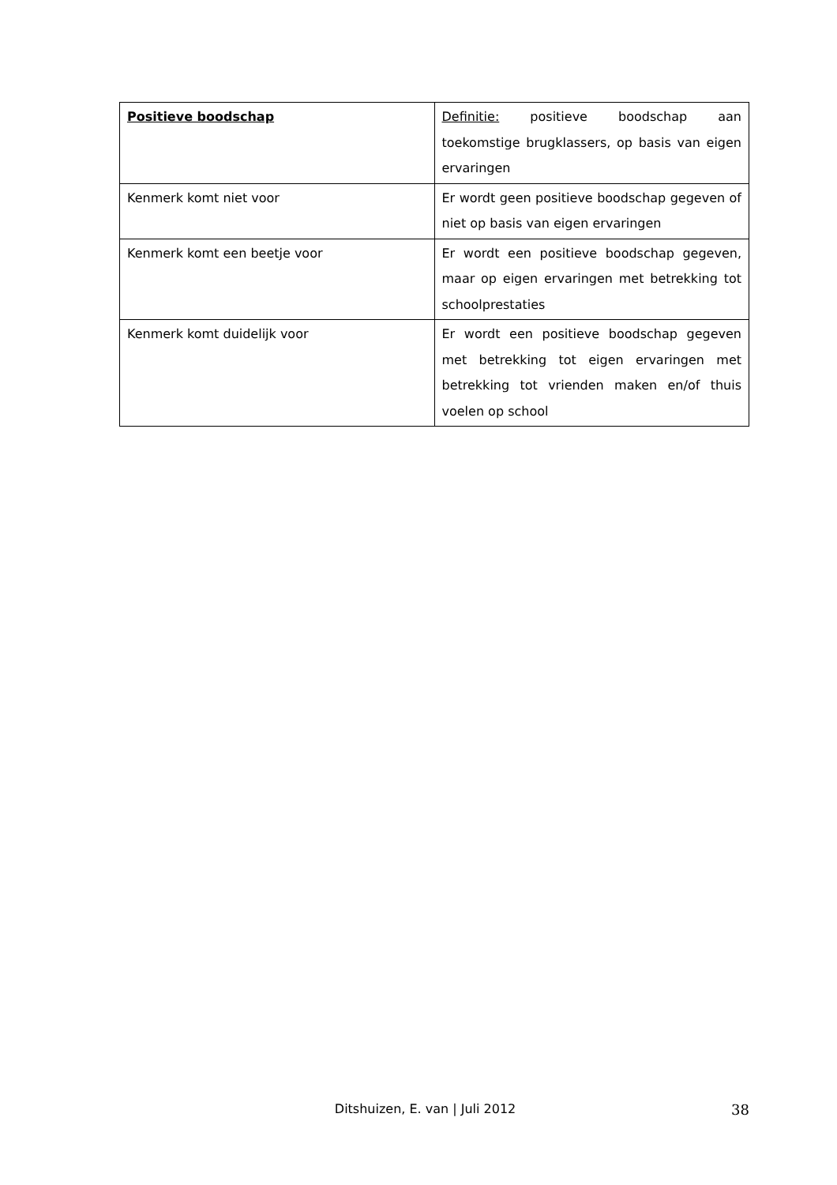| Positieve boodschap | Definitie: positieve boodschap aan toekomstige brugklassers, op basis van eigen ervaringen |
| Kenmerk komt niet voor | Er wordt geen positieve boodschap gegeven of niet op basis van eigen ervaringen |
| Kenmerk komt een beetje voor | Er wordt een positieve boodschap gegeven, maar op eigen ervaringen met betrekking tot schoolprestaties |
| Kenmerk komt duidelijk voor | Er wordt een positieve boodschap gegeven met betrekking tot eigen ervaringen met betrekking tot vrienden maken en/of thuis voelen op school |
Ditshuizen, E. van | Juli 2012 38